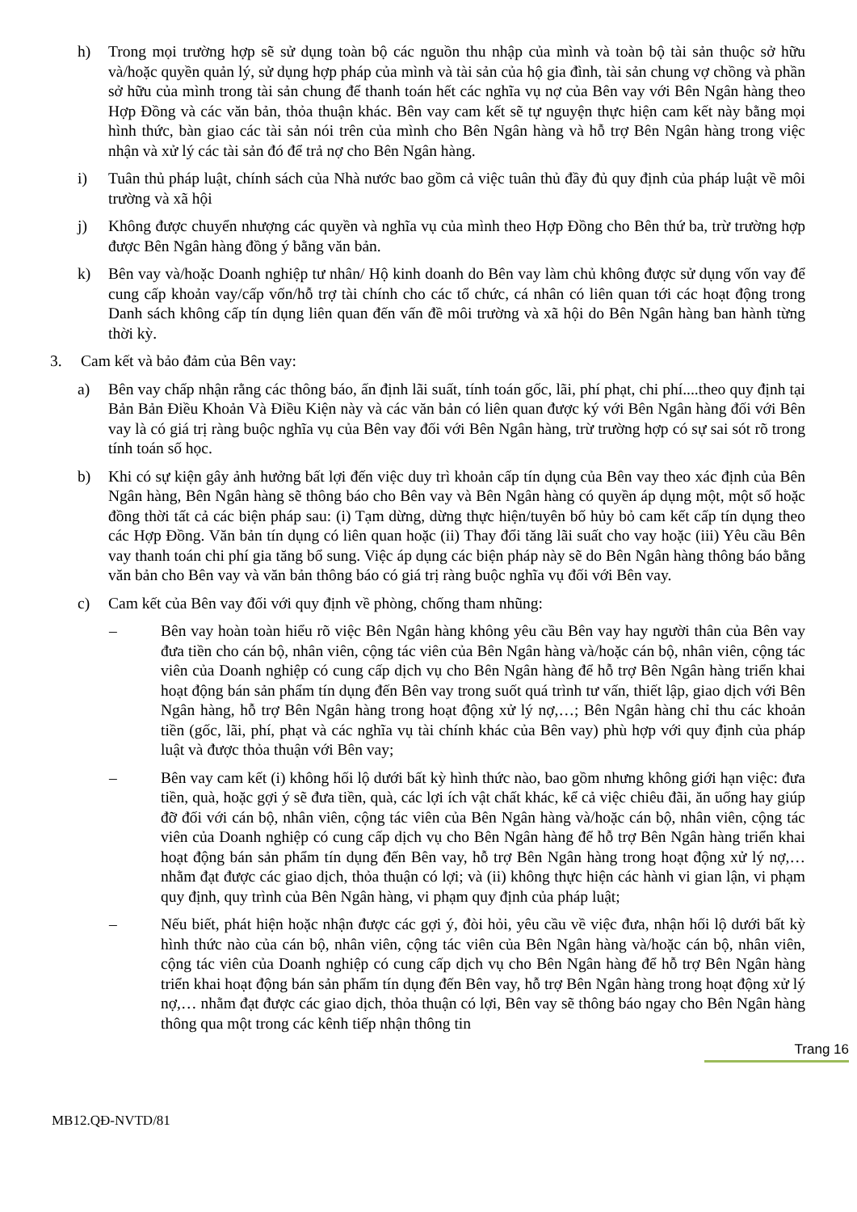h) Trong mọi trường hợp sẽ sử dụng toàn bộ các nguồn thu nhập của mình và toàn bộ tài sản thuộc sở hữu và/hoặc quyền quản lý, sử dụng hợp pháp của mình và tài sản của hộ gia đình, tài sản chung vợ chồng và phần sở hữu của mình trong tài sản chung để thanh toán hết các nghĩa vụ nợ của Bên vay với Bên Ngân hàng theo Hợp Đồng và các văn bản, thỏa thuận khác. Bên vay cam kết sẽ tự nguyện thực hiện cam kết này bằng mọi hình thức, bàn giao các tài sản nói trên của mình cho Bên Ngân hàng và hỗ trợ Bên Ngân hàng trong việc nhận và xử lý các tài sản đó để trả nợ cho Bên Ngân hàng.
i) Tuân thủ pháp luật, chính sách của Nhà nước bao gồm cả việc tuân thủ đầy đủ quy định của pháp luật về môi trường và xã hội
j) Không được chuyển nhượng các quyền và nghĩa vụ của mình theo Hợp Đồng cho Bên thứ ba, trừ trường hợp được Bên Ngân hàng đồng ý bằng văn bản.
k) Bên vay và/hoặc Doanh nghiệp tư nhân/ Hộ kinh doanh do Bên vay làm chủ không được sử dụng vốn vay để cung cấp khoản vay/cấp vốn/hỗ trợ tài chính cho các tổ chức, cá nhân có liên quan tới các hoạt động trong Danh sách không cấp tín dụng liên quan đến vấn đề môi trường và xã hội do Bên Ngân hàng ban hành từng thời kỳ.
3. Cam kết và bảo đảm của Bên vay:
a) Bên vay chấp nhận rằng các thông báo, ấn định lãi suất, tính toán gốc, lãi, phí phạt, chi phí....theo quy định tại Bản Bản Điều Khoản Và Điều Kiện này và các văn bản có liên quan được ký với Bên Ngân hàng đối với Bên vay là có giá trị ràng buộc nghĩa vụ của Bên vay đối với Bên Ngân hàng, trừ trường hợp có sự sai sót rõ trong tính toán số học.
b) Khi có sự kiện gây ảnh hưởng bất lợi đến việc duy trì khoản cấp tín dụng của Bên vay theo xác định của Bên Ngân hàng, Bên Ngân hàng sẽ thông báo cho Bên vay và Bên Ngân hàng có quyền áp dụng một, một số hoặc đồng thời tất cả các biện pháp sau: (i) Tạm dừng, dừng thực hiện/tuyên bố hủy bỏ cam kết cấp tín dụng theo các Hợp Đồng. Văn bản tín dụng có liên quan hoặc (ii) Thay đổi tăng lãi suất cho vay hoặc (iii) Yêu cầu Bên vay thanh toán chi phí gia tăng bổ sung. Việc áp dụng các biện pháp này sẽ do Bên Ngân hàng thông báo bằng văn bản cho Bên vay và văn bản thông báo có giá trị ràng buộc nghĩa vụ đối với Bên vay.
c) Cam kết của Bên vay đối với quy định về phòng, chống tham nhũng:
– Bên vay hoàn toàn hiểu rõ việc Bên Ngân hàng không yêu cầu Bên vay hay người thân của Bên vay đưa tiền cho cán bộ, nhân viên, cộng tác viên của Bên Ngân hàng và/hoặc cán bộ, nhân viên, cộng tác viên của Doanh nghiệp có cung cấp dịch vụ cho Bên Ngân hàng để hỗ trợ Bên Ngân hàng triển khai hoạt động bán sản phẩm tín dụng đến Bên vay trong suốt quá trình tư vấn, thiết lập, giao dịch với Bên Ngân hàng, hỗ trợ Bên Ngân hàng trong hoạt động xử lý nợ,…; Bên Ngân hàng chỉ thu các khoản tiền (gốc, lãi, phí, phạt và các nghĩa vụ tài chính khác của Bên vay) phù hợp với quy định của pháp luật và được thỏa thuận với Bên vay;
– Bên vay cam kết (i) không hối lộ dưới bất kỳ hình thức nào, bao gồm nhưng không giới hạn việc: đưa tiền, quà, hoặc gợi ý sẽ đưa tiền, quà, các lợi ích vật chất khác, kể cả việc chiêu đãi, ăn uống hay giúp đỡ đối với cán bộ, nhân viên, cộng tác viên của Bên Ngân hàng và/hoặc cán bộ, nhân viên, cộng tác viên của Doanh nghiệp có cung cấp dịch vụ cho Bên Ngân hàng để hỗ trợ Bên Ngân hàng triển khai hoạt động bán sản phẩm tín dụng đến Bên vay, hỗ trợ Bên Ngân hàng trong hoạt động xử lý nợ,… nhằm đạt được các giao dịch, thỏa thuận có lợi; và (ii) không thực hiện các hành vi gian lận, vi phạm quy định, quy trình của Bên Ngân hàng, vi phạm quy định của pháp luật;
– Nếu biết, phát hiện hoặc nhận được các gợi ý, đòi hỏi, yêu cầu về việc đưa, nhận hối lộ dưới bất kỳ hình thức nào của cán bộ, nhân viên, cộng tác viên của Bên Ngân hàng và/hoặc cán bộ, nhân viên, cộng tác viên của Doanh nghiệp có cung cấp dịch vụ cho Bên Ngân hàng để hỗ trợ Bên Ngân hàng triển khai hoạt động bán sản phẩm tín dụng đến Bên vay, hỗ trợ Bên Ngân hàng trong hoạt động xử lý nợ,… nhằm đạt được các giao dịch, thỏa thuận có lợi, Bên vay sẽ thông báo ngay cho Bên Ngân hàng thông qua một trong các kênh tiếp nhận thông tin
Trang 16
MB12.QĐ-NVTD/81